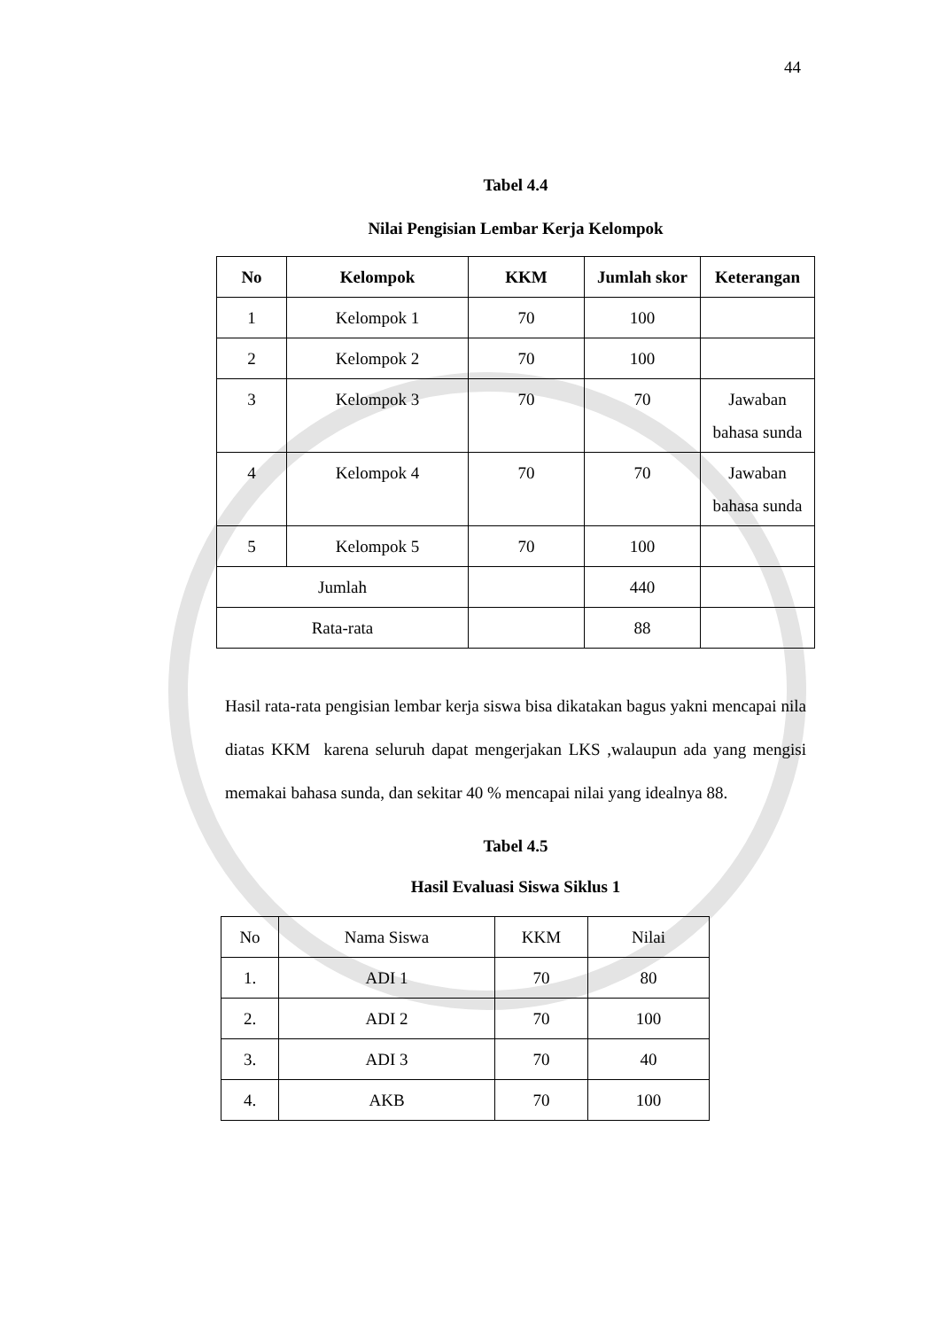44
Tabel 4.4
Nilai Pengisian Lembar Kerja Kelompok
| No | Kelompok | KKM | Jumlah skor | Keterangan |
| --- | --- | --- | --- | --- |
| 1 | Kelompok 1 | 70 | 100 | |
| 2 | Kelompok 2 | 70 | 100 | |
| 3 | Kelompok 3 | 70 | 70 | Jawaban bahasa sunda |
| 4 | Kelompok 4 | 70 | 70 | Jawaban bahasa sunda |
| 5 | Kelompok 5 | 70 | 100 | |
| Jumlah | | | 440 | |
| Rata-rata | | | 88 | |
Hasil rata-rata pengisian lembar kerja siswa bisa dikatakan bagus yakni mencapai nila diatas KKM karena seluruh dapat mengerjakan LKS ,walaupun ada yang mengisi memakai bahasa sunda, dan sekitar 40 % mencapai nilai yang idealnya 88.
Tabel 4.5
Hasil Evaluasi Siswa Siklus 1
| No | Nama Siswa | KKM | Nilai |
| 1. | ADI 1 | 70 | 80 |
| 2. | ADI 2 | 70 | 100 |
| 3. | ADI 3 | 70 | 40 |
| 4. | AKB | 70 | 100 |